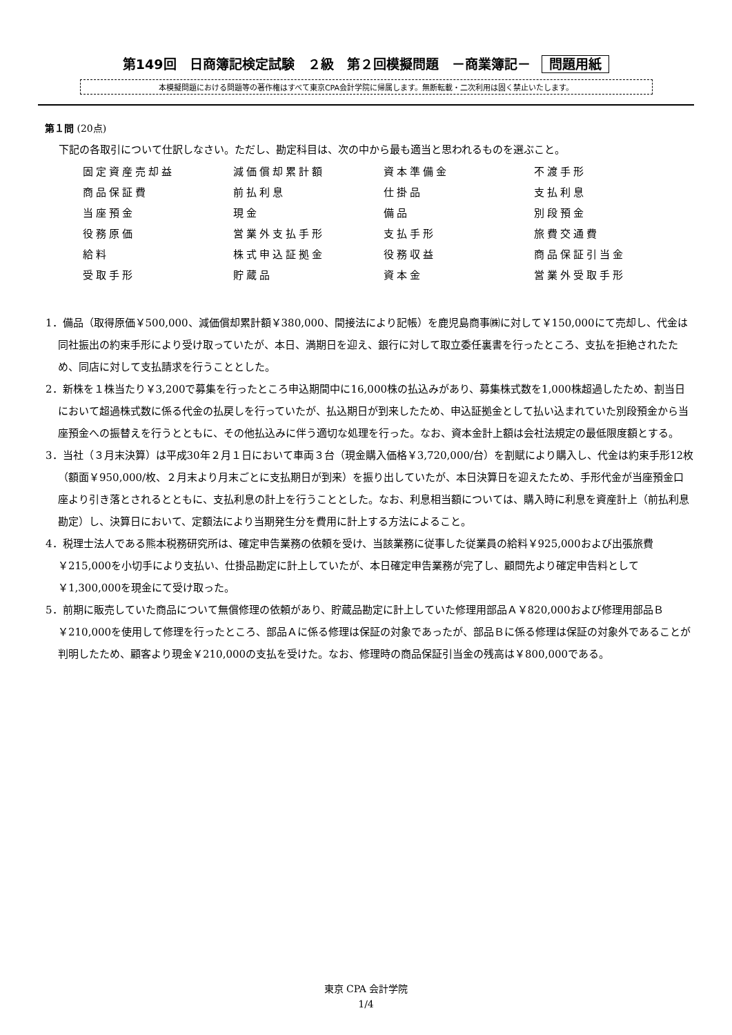第149回　日商簿記検定試験　２級　第２回模擬問題　－商業簿記－ 問題用紙
本模擬問題における問題等の著作権はすべて東京CPA会計学院に帰属します。無断転載・二次利用は固く禁止いたします。
第１問 (20点)
下記の各取引について仕訳しなさい。ただし、勘定科目は、次の中から最も適当と思われるものを選ぶこと。
| 固定資産売却益 | 減価償却累計額 | 資本準備金 | 不渡手形 |
| 商品保証費 | 前払利息 | 仕掛品 | 支払利息 |
| 当座預金 | 現金 | 備品 | 別段預金 |
| 役務原価 | 営業外支払手形 | 支払手形 | 旅費交通費 |
| 給料 | 株式申込証拠金 | 役務収益 | 商品保証引当金 |
| 受取手形 | 貯蔵品 | 資本金 | 営業外受取手形 |
1．備品（取得原価￥500,000、減価償却累計額￥380,000、間接法により記帳）を鹿児島商事㈱に対して￥150,000にて売却し、代金は同社振出の約束手形により受け取っていたが、本日、満期日を迎え、銀行に対して取立委任裏書を行ったところ、支払を拒絶されたため、同店に対して支払請求を行うこととした。
2．新株を１株当たり￥3,200で募集を行ったところ申込期間中に16,000株の払込みがあり、募集株式数を1,000株超過したため、割当日において超過株式数に係る代金の払戻しを行っていたが、払込期日が到来したため、申込証拠金として払い込まれていた別段預金から当座預金への振替えを行うとともに、その他払込みに伴う適切な処理を行った。なお、資本金計上額は会社法規定の最低限度額とする。
3．当社（３月末決算）は平成30年２月１日において車両３台（現金購入価格￥3,720,000/台）を割賦により購入し、代金は約束手形12枚（額面￥950,000/枚、２月末より月末ごとに支払期日が到来）を振り出していたが、本日決算日を迎えたため、手形代金が当座預金口座より引き落とされるとともに、支払利息の計上を行うこととした。なお、利息相当額については、購入時に利息を資産計上（前払利息勘定）し、決算日において、定額法により当期発生分を費用に計上する方法によること。
4．税理士法人である熊本税務研究所は、確定申告業務の依頼を受け、当該業務に従事した従業員の給料￥925,000および出張旅費￥215,000を小切手により支払い、仕掛品勘定に計上していたが、本日確定申告業務が完了し、顧問先より確定申告料として￥1,300,000を現金にて受け取った。
5．前期に販売していた商品について無償修理の依頼があり、貯蔵品勘定に計上していた修理用部品Ａ￥820,000および修理用部品Ｂ￥210,000を使用して修理を行ったところ、部品Ａに係る修理は保証の対象であったが、部品Ｂに係る修理は保証の対象外であることが判明したため、顧客より現金￥210,000の支払を受けた。なお、修理時の商品保証引当金の残高は￥800,000である。
東京 CPA 会計学院
1/4